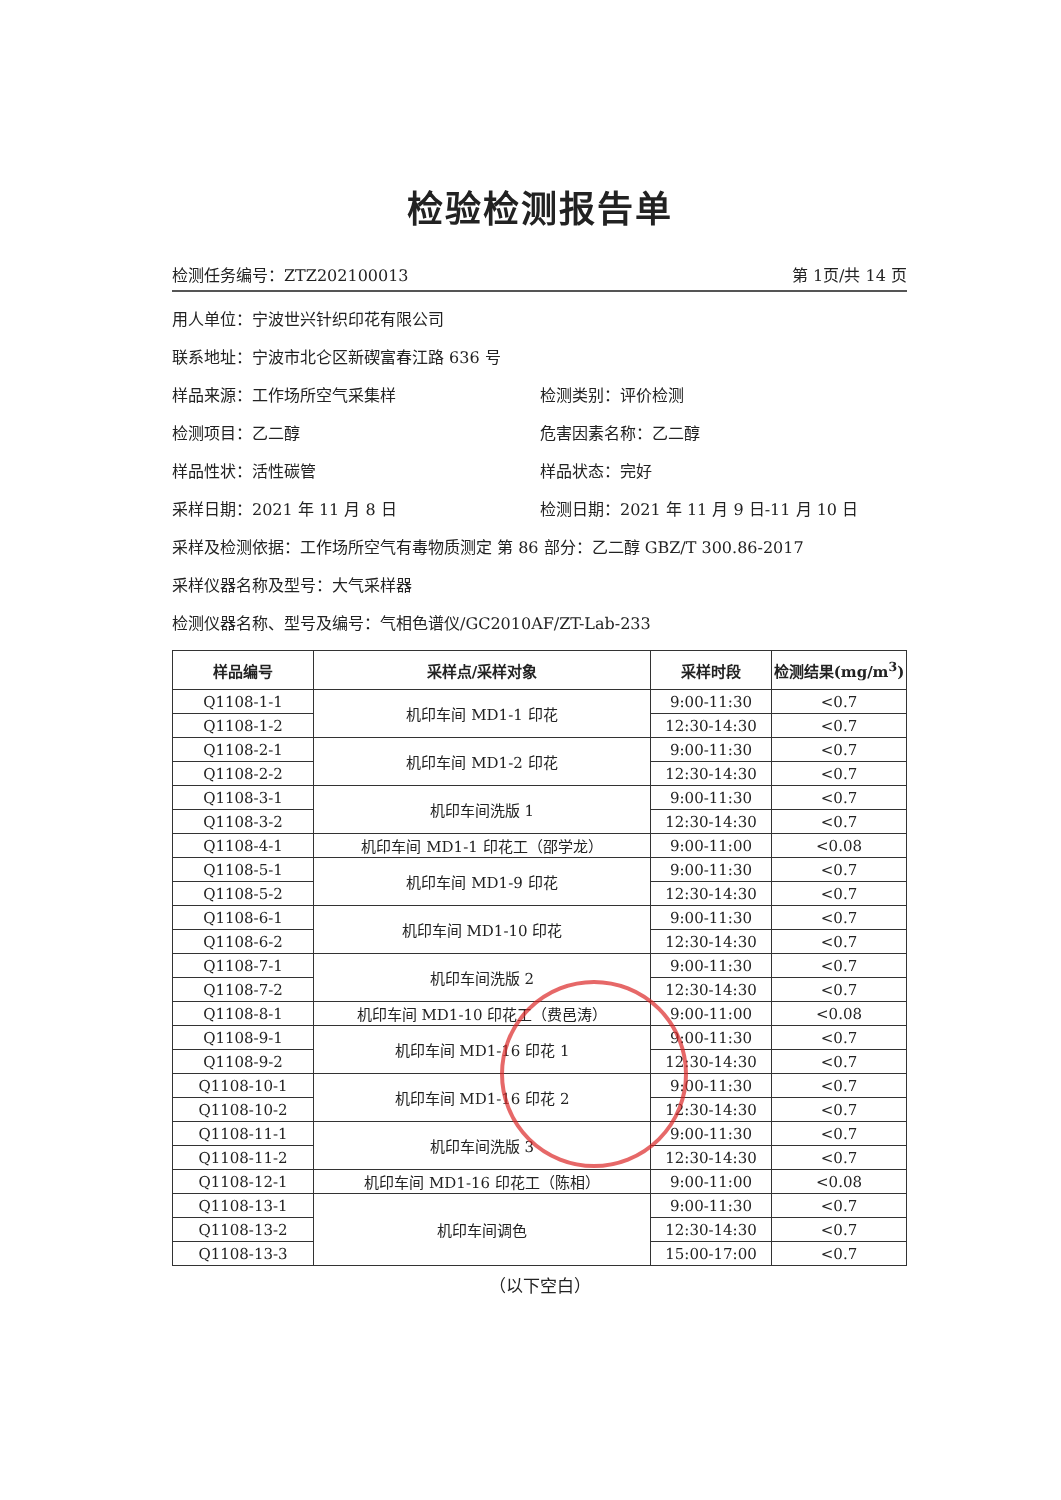检验检测报告单
检测任务编号：ZTZ202100013 第 1页/共 14 页
用人单位：宁波世兴针织印花有限公司
联系地址：宁波市北仑区新碶富春江路 636 号
样品来源：工作场所空气采集样 检测类别：评价检测
检测项目：乙二醇 危害因素名称：乙二醇
样品性状：活性碳管 样品状态：完好
采样日期：2021 年 11 月 8 日 检测日期：2021 年 11 月 9 日-11 月 10 日
采样及检测依据：工作场所空气有毒物质测定 第 86 部分：乙二醇 GBZ/T 300.86-2017
采样仪器名称及型号：大气采样器
检测仪器名称、型号及编号：气相色谱仪/GC2010AF/ZT-Lab-233
| 样品编号 | 采样点/采样对象 | 采样时段 | 检测结果(mg/m<sup>3</sup>) |
| --- | --- | --- | --- |
| Q1108-1-1 | 机印车间 MD1-1 印花 | 9:00-11:30 | <0.7 |
| Q1108-1-2 | | 12:30-14:30 | <0.7 |
| Q1108-2-1 | 机印车间 MD1-2 印花 | 9:00-11:30 | <0.7 |
| Q1108-2-2 | | 12:30-14:30 | <0.7 |
| Q1108-3-1 | 机印车间洗版 1 | 9:00-11:30 | <0.7 |
| Q1108-3-2 | | 12:30-14:30 | <0.7 |
| Q1108-4-1 | 机印车间 MD1-1 印花工（邵学龙） | 9:00-11:00 | <0.08 |
| Q1108-5-1 | 机印车间 MD1-9 印花 | 9:00-11:30 | <0.7 |
| Q1108-5-2 | | 12:30-14:30 | <0.7 |
| Q1108-6-1 | 机印车间 MD1-10 印花 | 9:00-11:30 | <0.7 |
| Q1108-6-2 | | 12:30-14:30 | <0.7 |
| Q1108-7-1 | 机印车间洗版 2 | 9:00-11:30 | <0.7 |
| Q1108-7-2 | | 12:30-14:30 | <0.7 |
| Q1108-8-1 | 机印车间 MD1-10 印花工（费邑涛） | 9:00-11:00 | <0.08 |
| Q1108-9-1 | 机印车间 MD1-16 印花 1 | 9:00-11:30 | <0.7 |
| Q1108-9-2 | | 12:30-14:30 | <0.7 |
| Q1108-10-1 | 机印车间 MD1-16 印花 2 | 9:00-11:30 | <0.7 |
| Q1108-10-2 | | 12:30-14:30 | <0.7 |
| Q1108-11-1 | 机印车间洗版 3 | 9:00-11:30 | <0.7 |
| Q1108-11-2 | | 12:30-14:30 | <0.7 |
| Q1108-12-1 | 机印车间 MD1-16 印花工（陈相） | 9:00-11:00 | <0.08 |
| Q1108-13-1 | 机印车间调色 | 9:00-11:30 | <0.7 |
| Q1108-13-2 | | 12:30-14:30 | <0.7 |
| Q1108-13-3 | | 15:00-17:00 | <0.7 |
（以下空白）